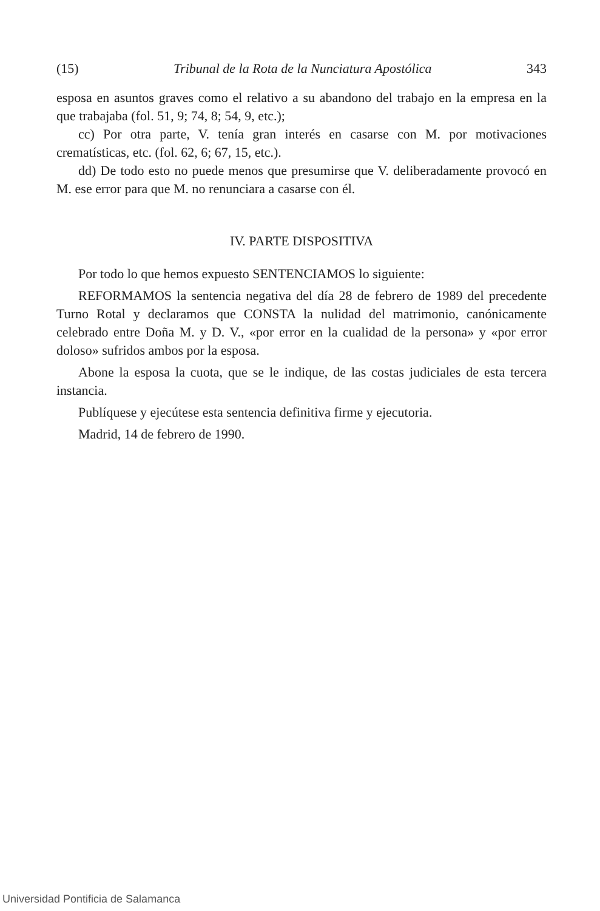(15) Tribunal de la Rota de la Nunciatura Apostólica 343
esposa en asuntos graves como el relativo a su abandono del trabajo en la empresa en la que trabajaba (fol. 51, 9; 74, 8; 54, 9, etc.);
cc) Por otra parte, V. tenía gran interés en casarse con M. por motivaciones crematísticas, etc. (fol. 62, 6; 67, 15, etc.).
dd) De todo esto no puede menos que presumirse que V. deliberadamente provocó en M. ese error para que M. no renunciara a casarse con él.
IV. PARTE DISPOSITIVA
Por todo lo que hemos expuesto SENTENCIAMOS lo siguiente:
REFORMAMOS la sentencia negativa del día 28 de febrero de 1989 del precedente Turno Rotal y declaramos que CONSTA la nulidad del matrimonio, canónicamente celebrado entre Doña M. y D. V., «por error en la cualidad de la persona» y «por error doloso» sufridos ambos por la esposa.
Abone la esposa la cuota, que se le indique, de las costas judiciales de esta tercera instancia.
Publíquese y ejecútese esta sentencia definitiva firme y ejecutoria.
Madrid, 14 de febrero de 1990.
Universidad Pontificia de Salamanca